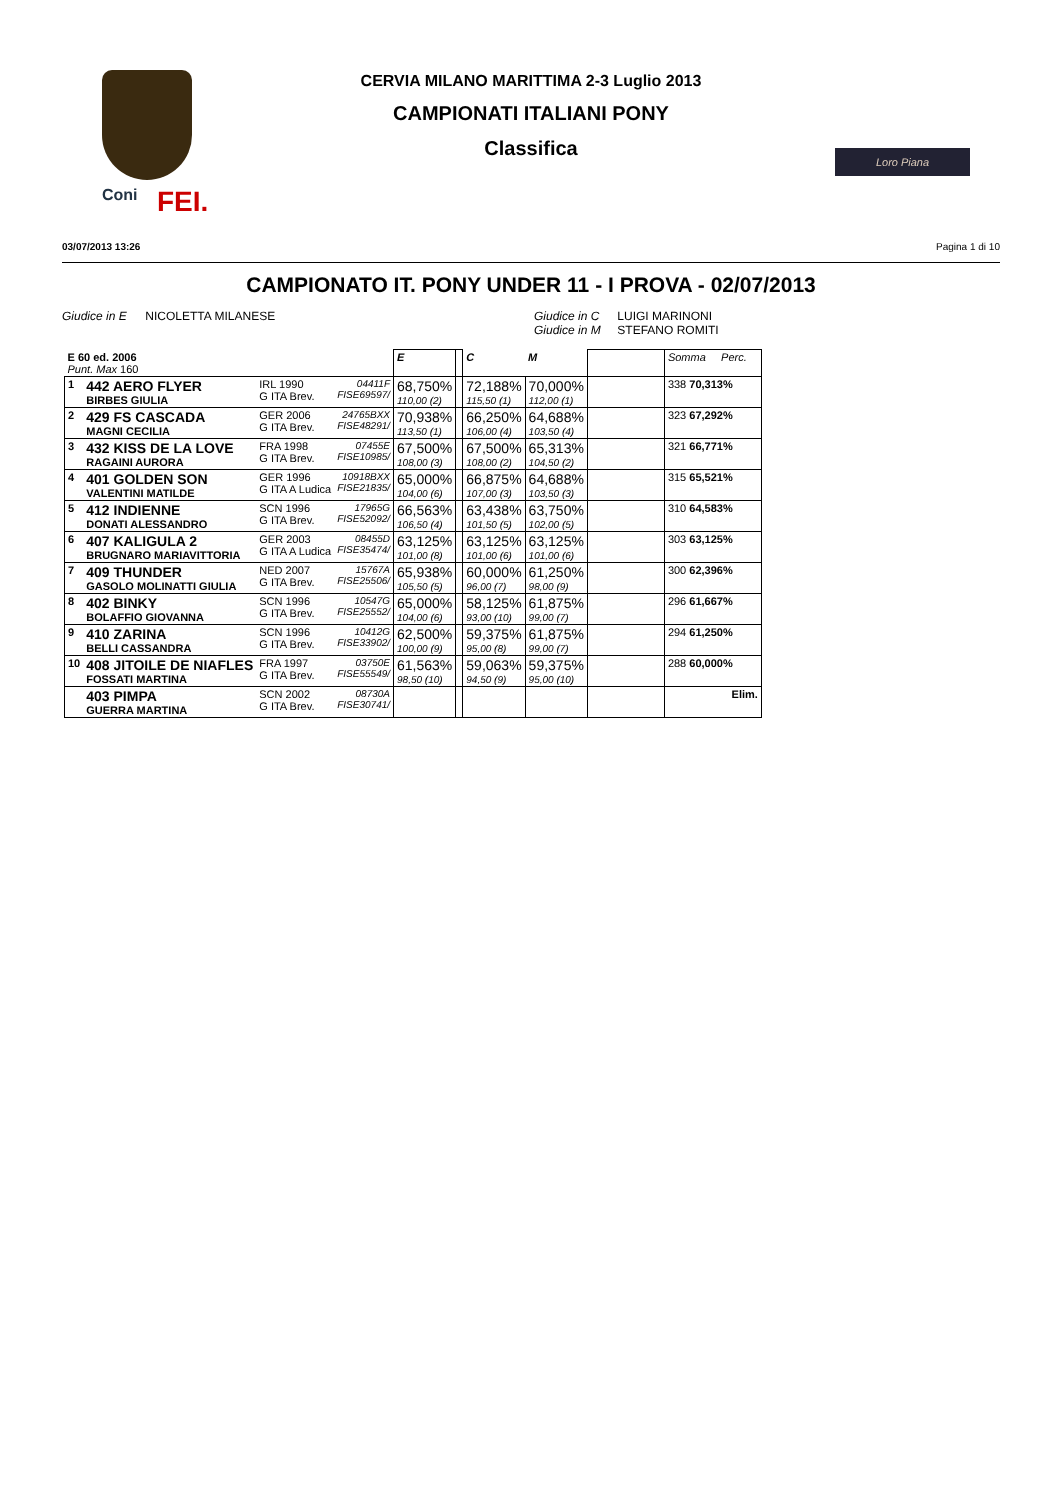Coni FEI.
CERVIA MILANO MARITTIMA 2-3 Luglio 2013
CAMPIONATI ITALIANI PONY
Classifica
Loro Piana
03/07/2013 13:26 Pagina 1 di 10
CAMPIONATO IT. PONY UNDER 11 - I PROVA - 02/07/2013
Giudice in E NICOLETTA MILANESE Giudice in C LUIGI MARINONI
Giudice in M STEFANO ROMITI
| E 60 ed. 2006 Punt. Max 160 | | | | E | | C | M | | Somma Perc. |
| 1 | 442 AERO FLYER BIRBES GIULIA | IRL 1990 G ITA Brev. | 04411F FISE69597/ | 68,750% 110,00 (2) | | 72,188% 115,50 (1) | 70,000% 112,00 (1) | | 338 70,313% |
| 2 | 429 FS CASCADA MAGNI CECILIA | GER 2006 G ITA Brev. | 24765BXX FISE48291/ | 70,938% 113,50 (1) | | 66,250% 106,00 (4) | 64,688% 103,50 (4) | | 323 67,292% |
| 3 | 432 KISS DE LA LOVE RAGAINI AURORA | FRA 1998 G ITA Brev. | 07455E FISE10985/ | 67,500% 108,00 (3) | | 67,500% 108,00 (2) | 65,313% 104,50 (2) | | 321 66,771% |
| 4 | 401 GOLDEN SON VALENTINI MATILDE | GER 1996 G ITA A Ludica | 10918BXX FISE21835/ | 65,000% 104,00 (6) | | 66,875% 107,00 (3) | 64,688% 103,50 (3) | | 315 65,521% |
| 5 | 412 INDIENNE DONATI ALESSANDRO | SCN 1996 G ITA Brev. | 17965G FISE52092/ | 66,563% 106,50 (4) | | 63,438% 101,50 (5) | 63,750% 102,00 (5) | | 310 64,583% |
| 6 | 407 KALIGULA 2 BRUGNARO MARIAVITTORIA | GER 2003 G ITA A Ludica | 08455D FISE35474/ | 63,125% 101,00 (8) | | 63,125% 101,00 (6) | 63,125% 101,00 (6) | | 303 63,125% |
| 7 | 409 THUNDER GASOLO MOLINATTI GIULIA | NED 2007 G ITA Brev. | 15767A FISE25506/ | 65,938% 105,50 (5) | | 60,000% 96,00 (7) | 61,250% 98,00 (9) | | 300 62,396% |
| 8 | 402 BINKY BOLAFFIO GIOVANNA | SCN 1996 G ITA Brev. | 10547G FISE25552/ | 65,000% 104,00 (6) | | 58,125% 93,00 (10) | 61,875% 99,00 (7) | | 296 61,667% |
| 9 | 410 ZARINA BELLI CASSANDRA | SCN 1996 G ITA Brev. | 10412G FISE33902/ | 62,500% 100,00 (9) | | 59,375% 95,00 (8) | 61,875% 99,00 (7) | | 294 61,250% |
| 10 | 408 JITOILE DE NIAFLES FOSSATI MARTINA | FRA 1997 G ITA Brev. | 03750E FISE55549/ | 61,563% 98,50 (10) | | 59,063% 94,50 (9) | 59,375% 95,00 (10) | | 288 60,000% |
| | 403 PIMPA GUERRA MARTINA | SCN 2002 G ITA Brev. | 08730A FISE30741/ | | | | | | Elim. |